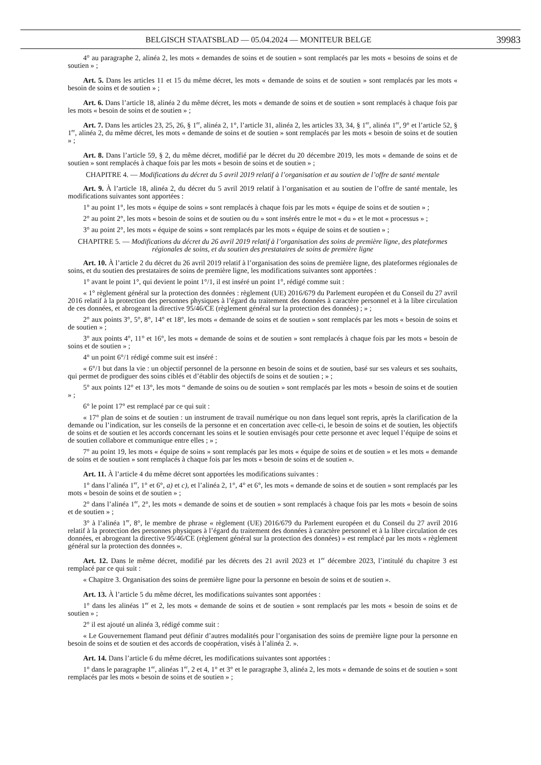BELGISCH STAATSBLAD — 05.04.2024 — MONITEUR BELGE 39983
4° au paragraphe 2, alinéa 2, les mots « demandes de soins et de soutien » sont remplacés par les mots « besoins de soins et de soutien » ;
Art. 5. Dans les articles 11 et 15 du même décret, les mots « demande de soins et de soutien » sont remplacés par les mots « besoin de soins et de soutien » ;
Art. 6. Dans l’article 18, alinéa 2 du même décret, les mots « demande de soins et de soutien » sont remplacés à chaque fois par les mots « besoin de soins et de soutien » ;
Art. 7. Dans les articles 23, 25, 26, § 1<sup>er</sup>, alinéa 2, 1°, l’article 31, alinéa 2, les articles 33, 34, § 1<sup>er</sup>, alinéa 1<sup>er</sup>, 9° et l’article 52, § 1<sup>er</sup>, alinéa 2, du même décret, les mots « demande de soins et de soutien » sont remplacés par les mots « besoin de soins et de soutien » ;
Art. 8. Dans l’article 59, § 2, du même décret, modifié par le décret du 20 décembre 2019, les mots « demande de soins et de soutien » sont remplacés à chaque fois par les mots « besoin de soins et de soutien » ;
CHAPITRE 4. — Modifications du décret du 5 avril 2019 relatif à l’organisation et au soutien de l’offre de santé mentale
Art. 9. À l’article 18, alinéa 2, du décret du 5 avril 2019 relatif à l’organisation et au soutien de l’offre de santé mentale, les modifications suivantes sont apportées :
1° au point 1°, les mots « équipe de soins » sont remplacés à chaque fois par les mots « équipe de soins et de soutien » ;
2° au point 2°, les mots « besoin de soins et de soutien ou du » sont insérés entre le mot « du » et le mot « processus » ;
3° au point 2°, les mots « équipe de soins » sont remplacés par les mots « équipe de soins et de soutien » ;
CHAPITRE 5. — Modifications du décret du 26 avril 2019 relatif à l’organisation des soins de première ligne, des plateformes régionales de soins, et du soutien des prestataires de soins de première ligne
Art. 10. À l’article 2 du décret du 26 avril 2019 relatif à l’organisation des soins de première ligne, des plateformes régionales de soins, et du soutien des prestataires de soins de première ligne, les modifications suivantes sont apportées :
1° avant le point 1°, qui devient le point 1°/1, il est inséré un point 1°, rédigé comme suit :
« 1° règlement général sur la protection des données : règlement (UE) 2016/679 du Parlement européen et du Conseil du 27 avril 2016 relatif à la protection des personnes physiques à l’égard du traitement des données à caractère personnel et à la libre circulation de ces données, et abrogeant la directive 95/46/CE (règlement général sur la protection des données) ; » ;
2° aux points 3°, 5°, 8°, 14° et 18°, les mots « demande de soins et de soutien » sont remplacés par les mots « besoin de soins et de soutien » ;
3° aux points 4°, 11° et 16°, les mots « demande de soins et de soutien » sont remplacés à chaque fois par les mots « besoin de soins et de soutien » ;
4° un point 6°/1 rédigé comme suit est inséré :
« 6°/1 but dans la vie : un objectif personnel de la personne en besoin de soins et de soutien, basé sur ses valeurs et ses souhaits, qui permet de prodiguer des soins ciblés et d’établir des objectifs de soins et de soutien ; » ;
5° aux points 12° et 13°, les mots “ demande de soins ou de soutien » sont remplacés par les mots « besoin de soins et de soutien » ;
6° le point 17° est remplacé par ce qui suit :
« 17° plan de soins et de soutien : un instrument de travail numérique ou non dans lequel sont repris, après la clarification de la demande ou l’indication, sur les conseils de la personne et en concertation avec celle-ci, le besoin de soins et de soutien, les objectifs de soins et de soutien et les accords concernant les soins et le soutien envisagés pour cette personne et avec lequel l’équipe de soins et de soutien collabore et communique entre elles ; » ;
7° au point 19, les mots « équipe de soins » sont remplacés par les mots « équipe de soins et de soutien » et les mots « demande de soins et de soutien » sont remplacés à chaque fois par les mots « besoin de soins et de soutien ».
Art. 11. À l’article 4 du même décret sont apportées les modifications suivantes :
1° dans l’alinéa 1<sup>er</sup>, 1° et 6°, a) et c), et l’alinéa 2, 1°, 4° et 6°, les mots « demande de soins et de soutien » sont remplacés par les mots « besoin de soins et de soutien » ;
2° dans l’alinéa 1<sup>er</sup>, 2°, les mots « demande de soins et de soutien » sont remplacés à chaque fois par les mots « besoin de soins et de soutien » ;
3° à l’alinéa 1<sup>er</sup>, 8°, le membre de phrase « règlement (UE) 2016/679 du Parlement européen et du Conseil du 27 avril 2016 relatif à la protection des personnes physiques à l’égard du traitement des données à caractère personnel et à la libre circulation de ces données, et abrogeant la directive 95/46/CE (règlement général sur la protection des données) » est remplacé par les mots « règlement général sur la protection des données ».
Art. 12. Dans le même décret, modifié par les décrets des 21 avril 2023 et 1<sup>er</sup> décembre 2023, l’intitulé du chapitre 3 est remplacé par ce qui suit :
« Chapitre 3. Organisation des soins de première ligne pour la personne en besoin de soins et de soutien ».
Art. 13. À l’article 5 du même décret, les modifications suivantes sont apportées :
1° dans les alinéas 1<sup>er</sup> et 2, les mots « demande de soins et de soutien » sont remplacés par les mots « besoin de soins et de soutien » ;
2° il est ajouté un alinéa 3, rédigé comme suit :
« Le Gouvernement flamand peut définir d’autres modalités pour l’organisation des soins de première ligne pour la personne en besoin de soins et de soutien et des accords de coopération, visés à l’alinéa 2. ».
Art. 14. Dans l’article 6 du même décret, les modifications suivantes sont apportées :
1° dans le paragraphe 1<sup>er</sup>, alinéas 1<sup>er</sup>, 2 et 4, 1° et 3° et le paragraphe 3, alinéa 2, les mots « demande de soins et de soutien » sont remplacés par les mots « besoin de soins et de soutien » ;